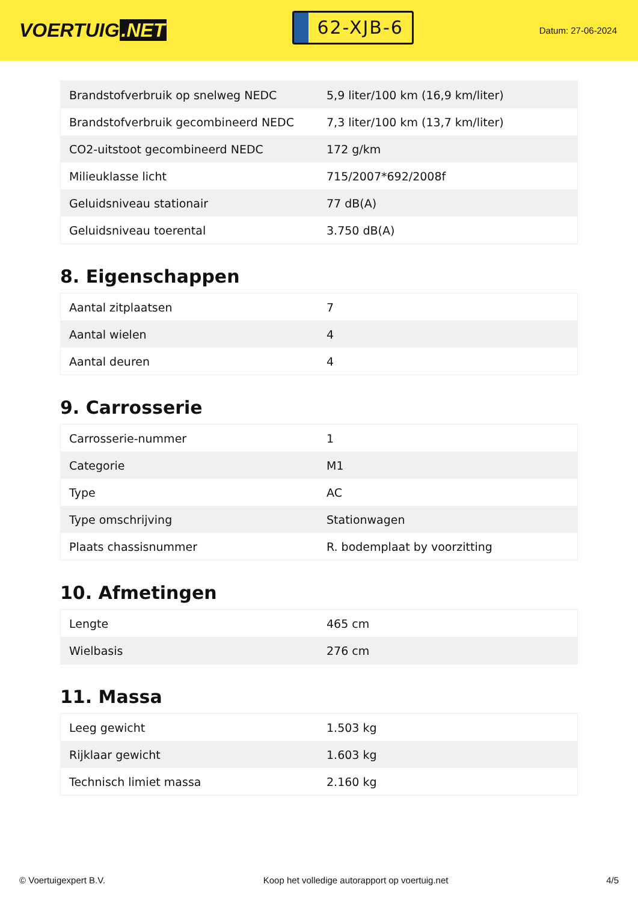VOERTUIG.NET
62-XJB-6
Datum: 27-06-2024
| Brandstofverbruik op snelweg NEDC | 5,9 liter/100 km (16,9 km/liter) |
| Brandstofverbruik gecombineerd NEDC | 7,3 liter/100 km (13,7 km/liter) |
| CO2-uitstoot gecombineerd NEDC | 172 g/km |
| Milieuklasse licht | 715/2007*692/2008f |
| Geluidsniveau stationair | 77 dB(A) |
| Geluidsniveau toerental | 3.750 dB(A) |
8. Eigenschappen
| Aantal zitplaatsen | 7 |
| Aantal wielen | 4 |
| Aantal deuren | 4 |
9. Carrosserie
| Carrosserie-nummer | 1 |
| Categorie | M1 |
| Type | AC |
| Type omschrijving | Stationwagen |
| Plaats chassisnummer | R. bodemplaat by voorzitting |
10. Afmetingen
| Lengte | 465 cm |
| Wielbasis | 276 cm |
11. Massa
| Leeg gewicht | 1.503 kg |
| Rijklaar gewicht | 1.603 kg |
| Technisch limiet massa | 2.160 kg |
© Voertuigexpert B.V. Koop het volledige autorapport op voertuig.net 4/5